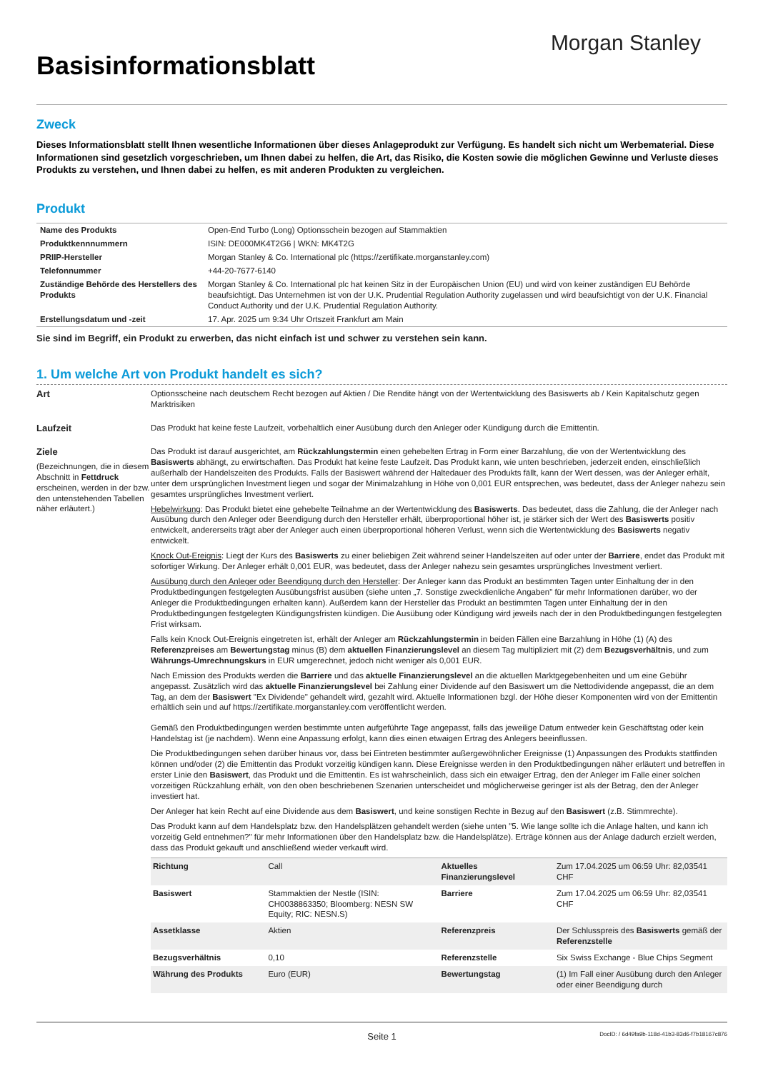Morgan Stanley
Basisinformationsblatt
Zweck
Dieses Informationsblatt stellt Ihnen wesentliche Informationen über dieses Anlageprodukt zur Verfügung. Es handelt sich nicht um Werbematerial. Diese Informationen sind gesetzlich vorgeschrieben, um Ihnen dabei zu helfen, die Art, das Risiko, die Kosten sowie die möglichen Gewinne und Verluste dieses Produkts zu verstehen, und Ihnen dabei zu helfen, es mit anderen Produkten zu vergleichen.
Produkt
| Name des Produkts | Open-End Turbo (Long) Optionsschein bezogen auf Stammaktien |
| Produktkennnummern | ISIN: DE000MK4T2G6 / WKN: MK4T2G |
| PRIIP-Hersteller | Morgan Stanley & Co. International plc (https://zertifikate.morganstanley.com) |
| Telefonnummer | +44-20-7677-6140 |
| Zuständige Behörde des Herstellers des Produkts | Morgan Stanley & Co. International plc hat keinen Sitz in der Europäischen Union (EU) und wird von keiner zuständigen EU Behörde beaufsichtigt. Das Unternehmen ist von der U.K. Prudential Regulation Authority zugelassen und wird beaufsichtigt von der U.K. Financial Conduct Authority und der U.K. Prudential Regulation Authority. |
| Erstellungsdatum und -zeit | 17. Apr. 2025 um 9:34 Uhr Ortszeit Frankfurt am Main |
Sie sind im Begriff, ein Produkt zu erwerben, das nicht einfach ist und schwer zu verstehen sein kann.
1. Um welche Art von Produkt handelt es sich?
Art Optionsscheine nach deutschem Recht bezogen auf Aktien / Die Rendite hängt von der Wertentwicklung des Basiswerts ab / Kein Kapitalschutz gegen Marktrisiken
Laufzeit Das Produkt hat keine feste Laufzeit, vorbehaltlich einer Ausübung durch den Anleger oder Kündigung durch die Emittentin.
Ziele
(Bezeichnungen, die in diesem Abschnitt in Fettdruck erscheinen, werden in der bzw. den untenstehenden Tabellen näher erläutert.)
Das Produkt ist darauf ausgerichtet, am Rückzahlungstermin einen gehebelten Ertrag in Form einer Barzahlung, die von der Wertentwicklung des Basiswerts abhängt, zu erwirtschaften. Das Produkt hat keine feste Laufzeit. Das Produkt kann, wie unten beschrieben, jederzeit enden, einschließlich außerhalb der Handelszeiten des Produkts. Falls der Basiswert während der Haltedauer des Produkts fällt, kann der Wert dessen, was der Anleger erhält, unter dem ursprünglichen Investment liegen und sogar der Minimalzahlung in Höhe von 0,001 EUR entsprechen, was bedeutet, dass der Anleger nahezu sein gesamtes ursprüngliches Investment verliert.
Hebelwirkung: Das Produkt bietet eine gehebelte Teilnahme an der Wertentwicklung des Basiswerts. Das bedeutet, dass die Zahlung, die der Anleger nach Ausübung durch den Anleger oder Beendigung durch den Hersteller erhält, überproportional höher ist, je stärker sich der Wert des Basiswerts positiv entwickelt, andererseits trägt aber der Anleger auch einen überproportional höheren Verlust, wenn sich die Wertentwicklung des Basiswerts negativ entwickelt.
Knock Out-Ereignis: Liegt der Kurs des Basiswerts zu einer beliebigen Zeit während seiner Handelszeiten auf oder unter der Barriere, endet das Produkt mit sofortiger Wirkung. Der Anleger erhält 0,001 EUR, was bedeutet, dass der Anleger nahezu sein gesamtes ursprüngliches Investment verliert.
Ausübung durch den Anleger oder Beendigung durch den Hersteller: Der Anleger kann das Produkt an bestimmten Tagen unter Einhaltung der in den Produktbedingungen festgelegten Ausübungsfrist ausüben (siehe unten „7. Sonstige zweckdienliche Angaben" für mehr Informationen darüber, wo der Anleger die Produktbedingungen erhalten kann). Außerdem kann der Hersteller das Produkt an bestimmten Tagen unter Einhaltung der in den Produktbedingungen festgelegten Kündigungsfristen kündigen. Die Ausübung oder Kündigung wird jeweils nach der in den Produktbedingungen festgelegten Frist wirksam.
Falls kein Knock Out-Ereignis eingetreten ist, erhält der Anleger am Rückzahlungstermin in beiden Fällen eine Barzahlung in Höhe (1) (A) des Referenzpreises am Bewertungstag minus (B) dem aktuellen Finanzierungslevel an diesem Tag multipliziert mit (2) dem Bezugsverhältnis, und zum Währungs-Umrechnungskurs in EUR umgerechnet, jedoch nicht weniger als 0,001 EUR.
Nach Emission des Produkts werden die Barriere und das aktuelle Finanzierungslevel an die aktuellen Marktgegebenheiten und um eine Gebühr angepasst. Zusätzlich wird das aktuelle Finanzierungslevel bei Zahlung einer Dividende auf den Basiswert um die Nettodividende angepasst, die an dem Tag, an dem der Basiswert "Ex Dividende" gehandelt wird, gezahlt wird. Aktuelle Informationen bzgl. der Höhe dieser Komponenten wird von der Emittentin erhältlich sein und auf https://zertifikate.morganstanley.com veröffentlicht werden.
Gemäß den Produktbedingungen werden bestimmte unten aufgeführte Tage angepasst, falls das jeweilige Datum entweder kein Geschäftstag oder kein Handelstag ist (je nachdem). Wenn eine Anpassung erfolgt, kann dies einen etwaigen Ertrag des Anlegers beeinflussen.
Die Produktbedingungen sehen darüber hinaus vor, dass bei Eintreten bestimmter außergewöhnlicher Ereignisse (1) Anpassungen des Produkts stattfinden können und/oder (2) die Emittentin das Produkt vorzeitig kündigen kann. Diese Ereignisse werden in den Produktbedingungen näher erläutert und betreffen in erster Linie den Basiswert, das Produkt und die Emittentin. Es ist wahrscheinlich, dass sich ein etwaiger Ertrag, den der Anleger im Falle einer solchen vorzeitigen Rückzahlung erhält, von den oben beschriebenen Szenarien unterscheidet und möglicherweise geringer ist als der Betrag, den der Anleger investiert hat.
Der Anleger hat kein Recht auf eine Dividende aus dem Basiswert, und keine sonstigen Rechte in Bezug auf den Basiswert (z.B. Stimmrechte).
Das Produkt kann auf dem Handelsplatz bzw. den Handelsplätzen gehandelt werden (siehe unten "5. Wie lange sollte ich die Anlage halten, und kann ich vorzeitig Geld entnehmen?" für mehr Informationen über den Handelsplatz bzw. die Handelsplätze). Erträge können aus der Anlage dadurch erzielt werden, dass das Produkt gekauft und anschließend wieder verkauft wird.
| Richtung | Call | Aktuelles Finanzierungslevel | Zum 17.04.2025 um 06:59 Uhr: 82,03541 CHF |
| Basiswert | Stammaktien der Nestle (ISIN: CH0038863350; Bloomberg: NESN SW Equity; RIC: NESN.S) | Barriere | Zum 17.04.2025 um 06:59 Uhr: 82,03541 CHF |
| Assetklasse | Aktien | Referenzpreis | Der Schlusspreis des Basiswerts gemäß der Referenzstelle |
| Bezugsverhältnis | 0,10 | Referenzstelle | Six Swiss Exchange - Blue Chips Segment |
| Währung des Produkts | Euro (EUR) | Bewertungstag | (1) Im Fall einer Ausübung durch den Anleger oder einer Beendigung durch |
Seite 1 DocID: / 6d49fa9b-118d-41b3-83d6-f7b18167c876